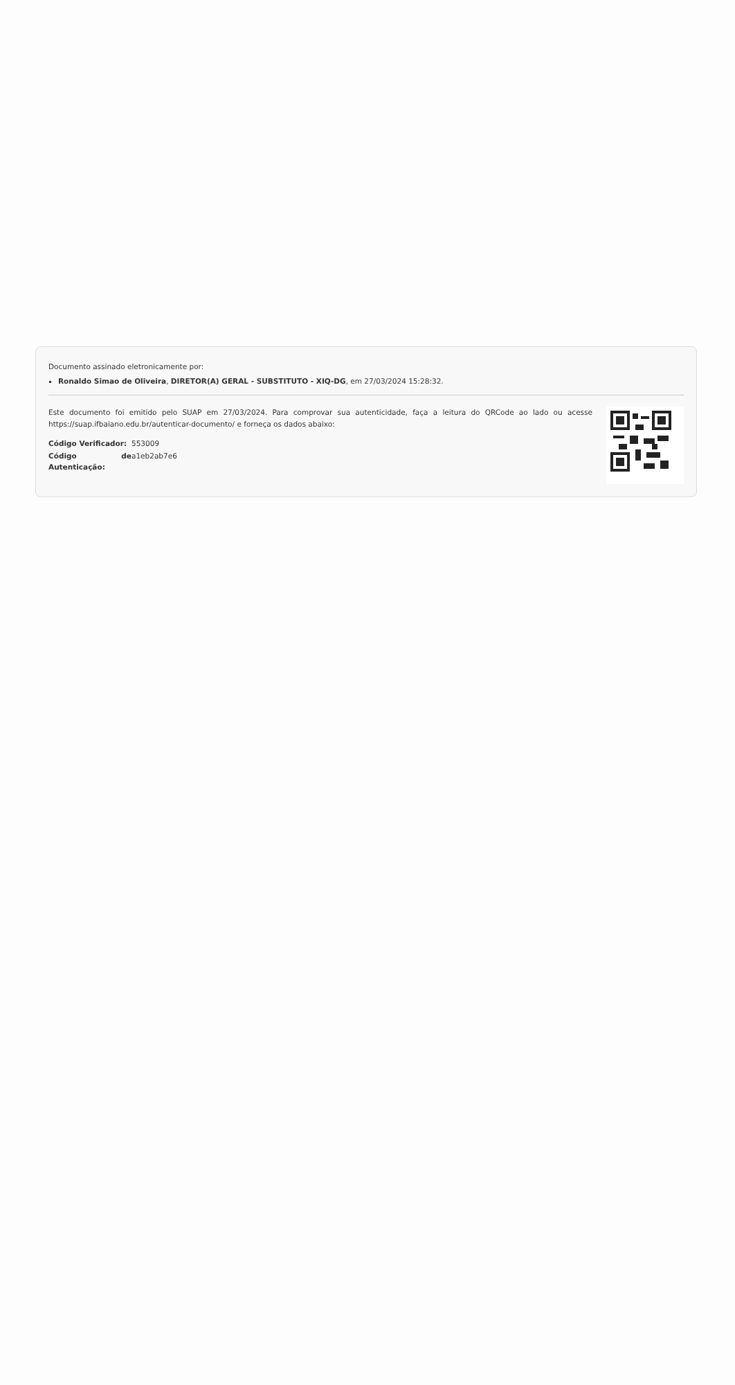Documento assinado eletronicamente por:
Ronaldo Simao de Oliveira, DIRETOR(A) GERAL - SUBSTITUTO - XIQ-DG, em 27/03/2024 15:28:32.
Este documento foi emitido pelo SUAP em 27/03/2024. Para comprovar sua autenticidade, faça a leitura do QRCode ao lado ou acesse https://suap.ifbaiano.edu.br/autenticar-documento/ e forneça os dados abaixo:
| Código Verificador: | 553009 |
| Código de Autenticação: | a1eb2ab7e6 |